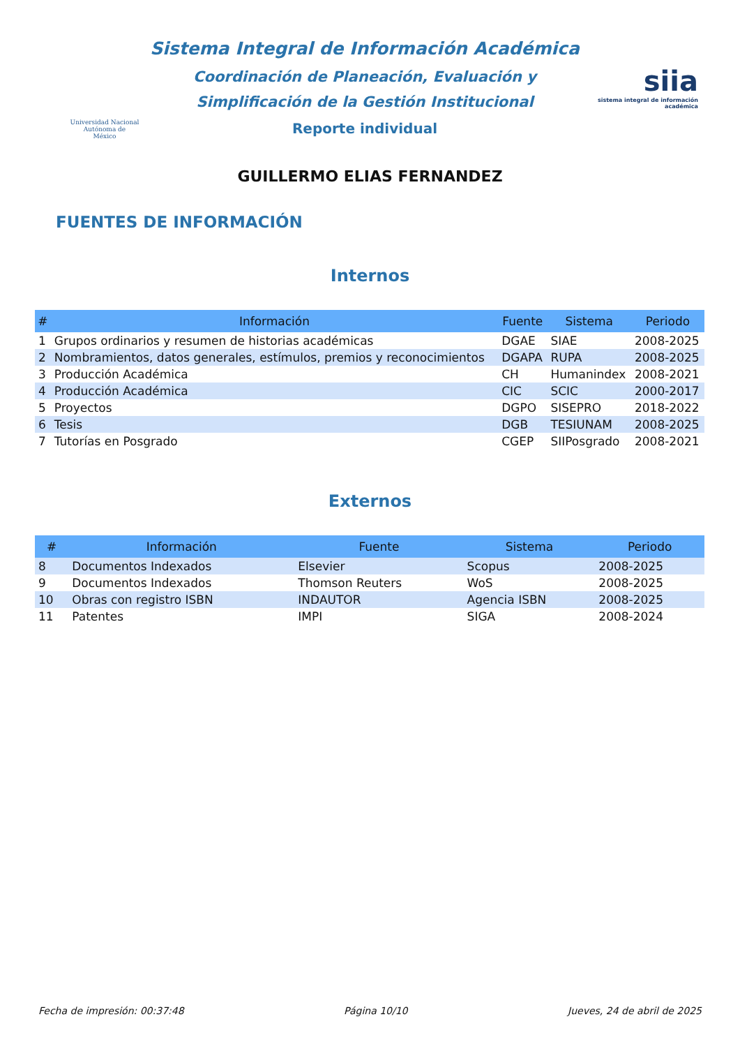Universidad Nacional
Autónoma de
México
Sistema Integral de Información Académica
Coordinación de Planeación, Evaluación y
Simplificación de la Gestión Institucional
Reporte individual
siia
sistema integral de información académica
GUILLERMO ELIAS FERNANDEZ
FUENTES DE INFORMACIÓN
Internos
| # | Información | Fuente | Sistema | Periodo |
| --- | --- | --- | --- | --- |
| 1 | Grupos ordinarios y resumen de historias académicas | DGAE | SIAE | 2008-2025 |
| 2 | Nombramientos, datos generales, estímulos, premios y reconocimientos | DGAPA | RUPA | 2008-2025 |
| 3 | Producción Académica | CH | Humanindex | 2008-2021 |
| 4 | Producción Académica | CIC | SCIC | 2000-2017 |
| 5 | Proyectos | DGPO | SISEPRO | 2018-2022 |
| 6 | Tesis | DGB | TESIUNAM | 2008-2025 |
| 7 | Tutorías en Posgrado | CGEP | SIIPosgrado | 2008-2021 |
Externos
| # | Información | Fuente | Sistema | Periodo |
| --- | --- | --- | --- | --- |
| 8 | Documentos Indexados | Elsevier | Scopus | 2008-2025 |
| 9 | Documentos Indexados | Thomson Reuters | WoS | 2008-2025 |
| 10 | Obras con registro ISBN | INDAUTOR | Agencia ISBN | 2008-2025 |
| 11 | Patentes | IMPI | SIGA | 2008-2024 |
Fecha de impresión: 00:37:48 Página 10/10 Jueves, 24 de abril de 2025